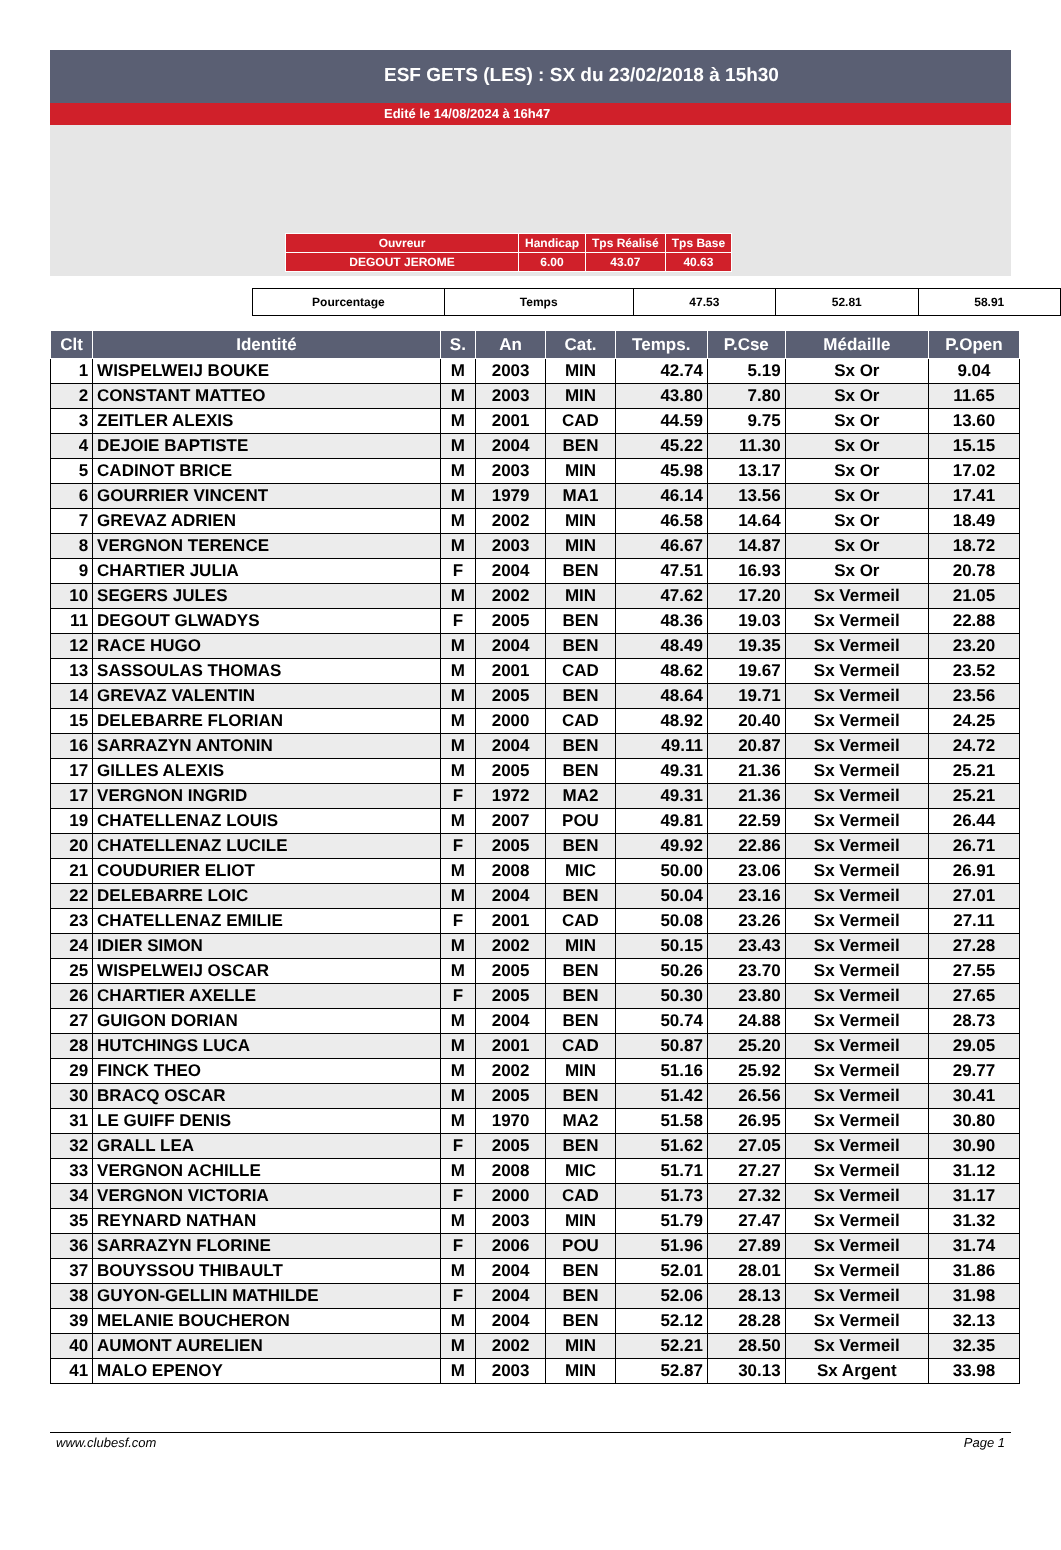ESF GETS (LES) : SX du 23/02/2018 à 15h30
Edité le 14/08/2024 à 16h47
| Ouvreur | Handicap | Tps Réalisé | Tps Base |
| DEGOUT JEROME | 6.00 | 43.07 | 40.63 |
| Pourcentage | Temps | 47.53 | 52.81 | 58.91 |
| Clt | Identité | S. | An | Cat. | Temps. | P.Cse | Médaille | P.Open |
| --- | --- | --- | --- | --- | --- | --- | --- | --- |
| 1 | WISPELWEIJ BOUKE | M | 2003 | MIN | 42.74 | 5.19 | Sx Or | 9.04 |
| 2 | CONSTANT MATTEO | M | 2003 | MIN | 43.80 | 7.80 | Sx Or | 11.65 |
| 3 | ZEITLER ALEXIS | M | 2001 | CAD | 44.59 | 9.75 | Sx Or | 13.60 |
| 4 | DEJOIE BAPTISTE | M | 2004 | BEN | 45.22 | 11.30 | Sx Or | 15.15 |
| 5 | CADINOT BRICE | M | 2003 | MIN | 45.98 | 13.17 | Sx Or | 17.02 |
| 6 | GOURRIER VINCENT | M | 1979 | MA1 | 46.14 | 13.56 | Sx Or | 17.41 |
| 7 | GREVAZ ADRIEN | M | 2002 | MIN | 46.58 | 14.64 | Sx Or | 18.49 |
| 8 | VERGNON TERENCE | M | 2003 | MIN | 46.67 | 14.87 | Sx Or | 18.72 |
| 9 | CHARTIER JULIA | F | 2004 | BEN | 47.51 | 16.93 | Sx Or | 20.78 |
| 10 | SEGERS JULES | M | 2002 | MIN | 47.62 | 17.20 | Sx Vermeil | 21.05 |
| 11 | DEGOUT GLWADYS | F | 2005 | BEN | 48.36 | 19.03 | Sx Vermeil | 22.88 |
| 12 | RACE HUGO | M | 2004 | BEN | 48.49 | 19.35 | Sx Vermeil | 23.20 |
| 13 | SASSOULAS THOMAS | M | 2001 | CAD | 48.62 | 19.67 | Sx Vermeil | 23.52 |
| 14 | GREVAZ VALENTIN | M | 2005 | BEN | 48.64 | 19.71 | Sx Vermeil | 23.56 |
| 15 | DELEBARRE FLORIAN | M | 2000 | CAD | 48.92 | 20.40 | Sx Vermeil | 24.25 |
| 16 | SARRAZYN ANTONIN | M | 2004 | BEN | 49.11 | 20.87 | Sx Vermeil | 24.72 |
| 17 | GILLES ALEXIS | M | 2005 | BEN | 49.31 | 21.36 | Sx Vermeil | 25.21 |
| 17 | VERGNON INGRID | F | 1972 | MA2 | 49.31 | 21.36 | Sx Vermeil | 25.21 |
| 19 | CHATELLENAZ LOUIS | M | 2007 | POU | 49.81 | 22.59 | Sx Vermeil | 26.44 |
| 20 | CHATELLENAZ LUCILE | F | 2005 | BEN | 49.92 | 22.86 | Sx Vermeil | 26.71 |
| 21 | COUDURIER ELIOT | M | 2008 | MIC | 50.00 | 23.06 | Sx Vermeil | 26.91 |
| 22 | DELEBARRE LOIC | M | 2004 | BEN | 50.04 | 23.16 | Sx Vermeil | 27.01 |
| 23 | CHATELLENAZ EMILIE | F | 2001 | CAD | 50.08 | 23.26 | Sx Vermeil | 27.11 |
| 24 | IDIER SIMON | M | 2002 | MIN | 50.15 | 23.43 | Sx Vermeil | 27.28 |
| 25 | WISPELWEIJ OSCAR | M | 2005 | BEN | 50.26 | 23.70 | Sx Vermeil | 27.55 |
| 26 | CHARTIER AXELLE | F | 2005 | BEN | 50.30 | 23.80 | Sx Vermeil | 27.65 |
| 27 | GUIGON DORIAN | M | 2004 | BEN | 50.74 | 24.88 | Sx Vermeil | 28.73 |
| 28 | HUTCHINGS LUCA | M | 2001 | CAD | 50.87 | 25.20 | Sx Vermeil | 29.05 |
| 29 | FINCK THEO | M | 2002 | MIN | 51.16 | 25.92 | Sx Vermeil | 29.77 |
| 30 | BRACQ OSCAR | M | 2005 | BEN | 51.42 | 26.56 | Sx Vermeil | 30.41 |
| 31 | LE GUIFF DENIS | M | 1970 | MA2 | 51.58 | 26.95 | Sx Vermeil | 30.80 |
| 32 | GRALL LEA | F | 2005 | BEN | 51.62 | 27.05 | Sx Vermeil | 30.90 |
| 33 | VERGNON ACHILLE | M | 2008 | MIC | 51.71 | 27.27 | Sx Vermeil | 31.12 |
| 34 | VERGNON VICTORIA | F | 2000 | CAD | 51.73 | 27.32 | Sx Vermeil | 31.17 |
| 35 | REYNARD NATHAN | M | 2003 | MIN | 51.79 | 27.47 | Sx Vermeil | 31.32 |
| 36 | SARRAZYN FLORINE | F | 2006 | POU | 51.96 | 27.89 | Sx Vermeil | 31.74 |
| 37 | BOUYSSOU THIBAULT | M | 2004 | BEN | 52.01 | 28.01 | Sx Vermeil | 31.86 |
| 38 | GUYON-GELLIN MATHILDE | F | 2004 | BEN | 52.06 | 28.13 | Sx Vermeil | 31.98 |
| 39 | MELANIE BOUCHERON | M | 2004 | BEN | 52.12 | 28.28 | Sx Vermeil | 32.13 |
| 40 | AUMONT AURELIEN | M | 2002 | MIN | 52.21 | 28.50 | Sx Vermeil | 32.35 |
| 41 | MALO EPENOY | M | 2003 | MIN | 52.87 | 30.13 | Sx Argent | 33.98 |
www.clubesf.com Page 1